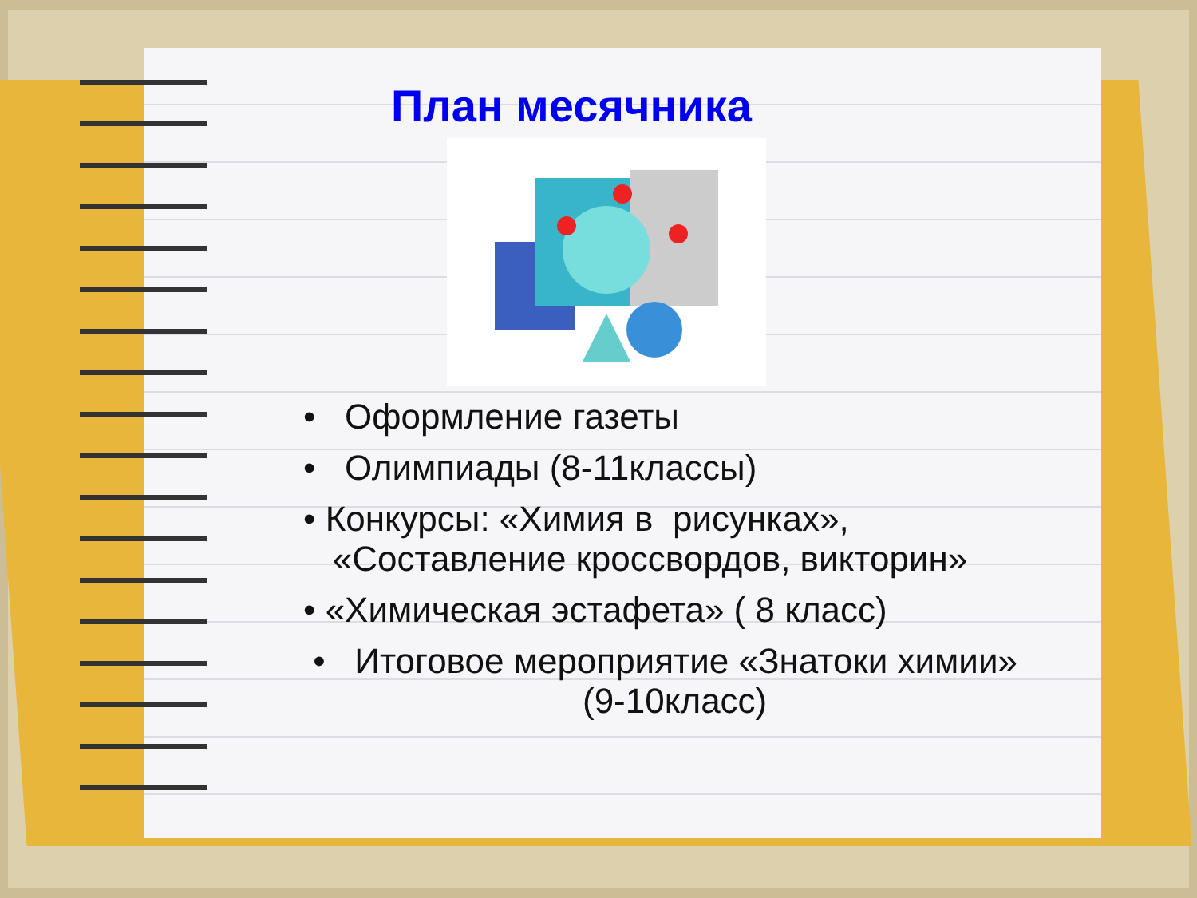План месячника
• Оформление газеты
• Олимпиады (8-11классы)
• Конкурсы: «Химия в рисунках»,
«Составление кроссвордов, викторин»
• «Химическая эстафета» ( 8 класс)
• Итоговое мероприятие «Знатоки химии»
(9-10класс)